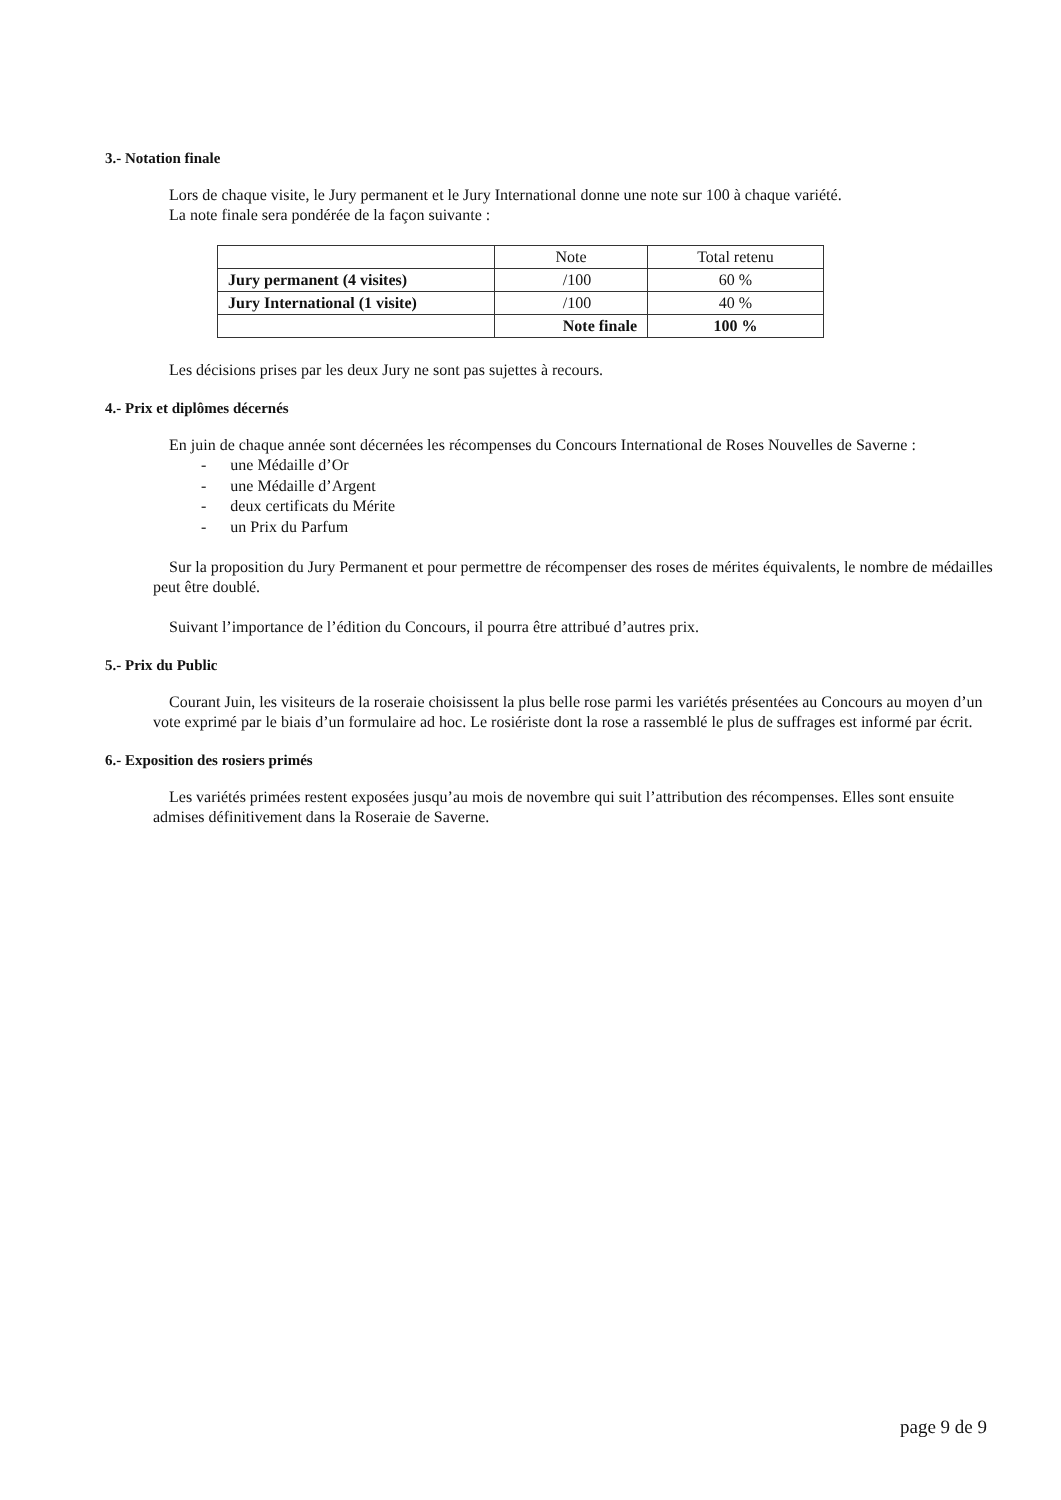3.- Notation finale
Lors de chaque visite, le Jury permanent et le Jury International donne une note sur 100 à chaque variété.
La note finale sera pondérée de la façon suivante :
| | Note | Total retenu |
| Jury permanent (4 visites) | /100 | 60 % |
| Jury International (1 visite) | /100 | 40 % |
| | Note finale | 100 % |
Les décisions prises par les deux Jury ne sont pas sujettes à recours.
4.- Prix et diplômes décernés
En juin de chaque année sont décernées les récompenses du Concours International de Roses Nouvelles de Saverne :
- une Médaille d’Or
- une Médaille d’Argent
- deux certificats du Mérite
- un Prix du Parfum
Sur la proposition du Jury Permanent et pour permettre de récompenser des roses de mérites équivalents, le nombre de médailles peut être doublé.
Suivant l’importance de l’édition du Concours, il pourra être attribué d’autres prix.
5.- Prix du Public
Courant Juin, les visiteurs de la roseraie choisissent la plus belle rose parmi les variétés présentées au Concours au moyen d’un vote exprimé par le biais d’un formulaire ad hoc. Le rosiériste dont la rose a rassemblé le plus de suffrages est informé par écrit.
6.- Exposition des rosiers primés
Les variétés primées restent exposées jusqu’au mois de novembre qui suit l’attribution des récompenses. Elles sont ensuite admises définitivement dans la Roseraie de Saverne.
page 9 de 9